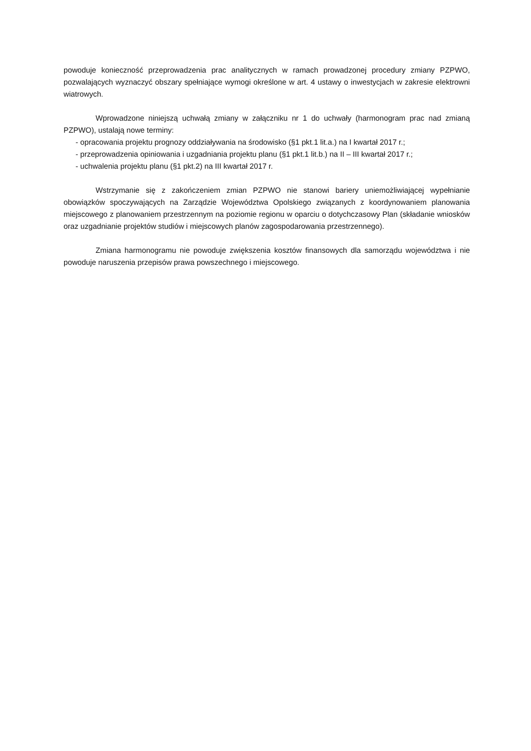powoduje konieczność przeprowadzenia prac analitycznych w ramach prowadzonej procedury zmiany PZPWO, pozwalających wyznaczyć obszary spełniające wymogi określone w art. 4 ustawy o inwestycjach w zakresie elektrowni wiatrowych.
Wprowadzone niniejszą uchwałą zmiany w załączniku nr 1 do uchwały (harmonogram prac nad zmianą PZPWO), ustalają nowe terminy:
- opracowania projektu prognozy oddziaływania na środowisko (§1 pkt.1 lit.a.) na I kwartał 2017 r.;
- przeprowadzenia opiniowania i uzgadniania projektu planu (§1 pkt.1 lit.b.) na II – III kwartał 2017 r.;
- uchwalenia projektu planu (§1 pkt.2) na III kwartał 2017 r.
Wstrzymanie się z zakończeniem zmian PZPWO nie stanowi bariery uniemożliwiającej wypełnianie obowiązków spoczywających na Zarządzie Województwa Opolskiego związanych z koordynowaniem planowania miejscowego z planowaniem przestrzennym na poziomie regionu w oparciu o dotychczasowy Plan (składanie wniosków oraz uzgadnianie projektów studiów i miejscowych planów zagospodarowania przestrzennego).
Zmiana harmonogramu nie powoduje zwiększenia kosztów finansowych dla samorządu województwa i nie powoduje naruszenia przepisów prawa powszechnego i miejscowego.